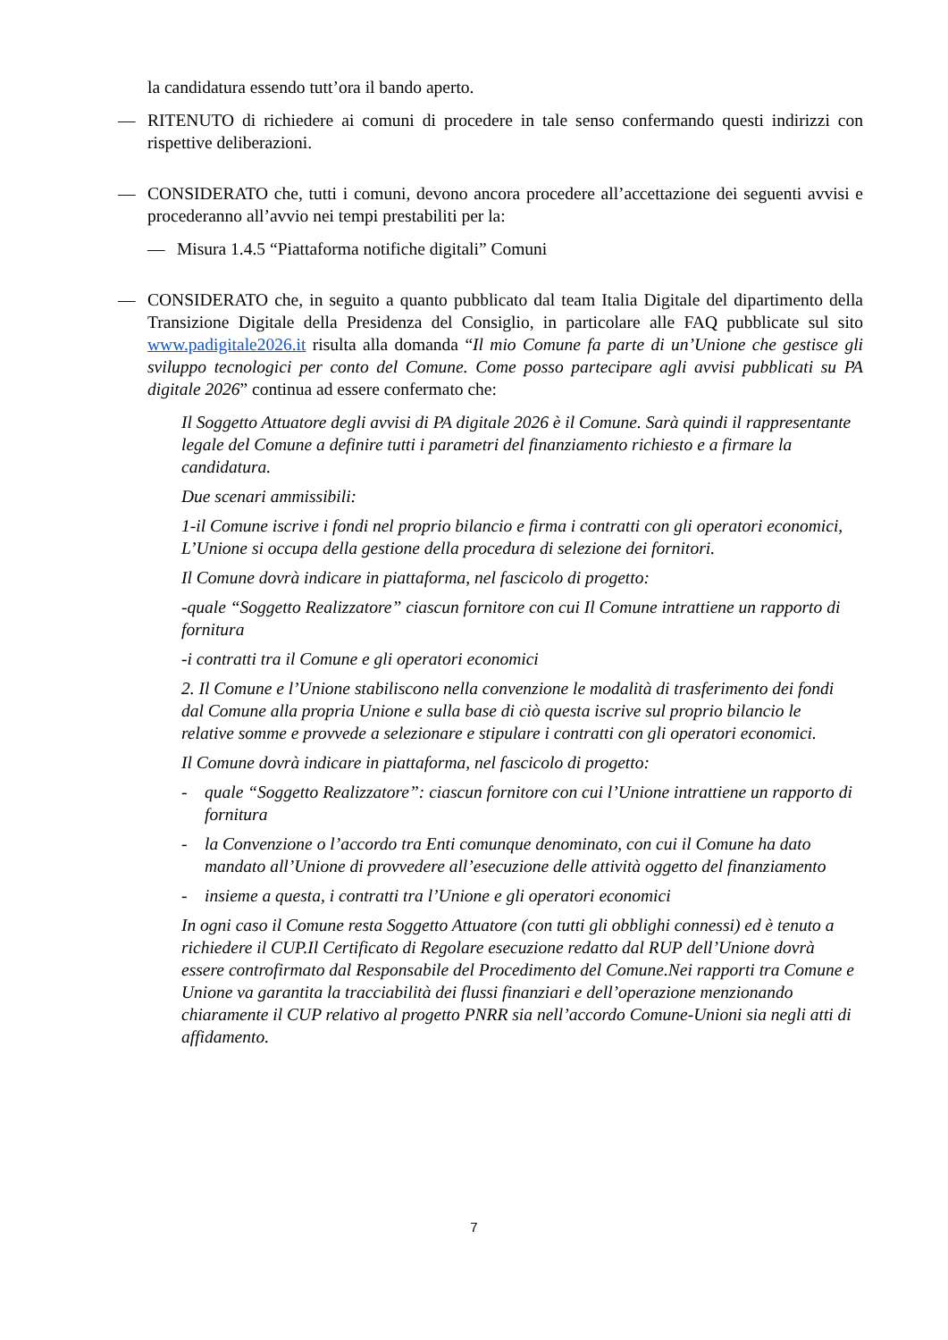la candidatura essendo tutt’ora il bando aperto.
— RITENUTO di richiedere ai comuni di procedere in tale senso confermando questi indirizzi con rispettive deliberazioni.
— CONSIDERATO che, tutti i comuni, devono ancora procedere all’accettazione dei seguenti avvisi e procederanno all’avvio nei tempi prestabiliti per la:
— Misura 1.4.5 “Piattaforma notifiche digitali” Comuni
— CONSIDERATO che, in seguito a quanto pubblicato dal team Italia Digitale del dipartimento della Transizione Digitale della Presidenza del Consiglio, in particolare alle FAQ pubblicate sul sito www.padigitale2026.it risulta alla domanda “Il mio Comune fa parte di un’Unione che gestisce gli sviluppo tecnologici per conto del Comune. Come posso partecipare agli avvisi pubblicati su PA digitale 2026” continua ad essere confermato che:
Il Soggetto Attuatore degli avvisi di PA digitale 2026 è il Comune. Sarà quindi il rappresentante legale del Comune a definire tutti i parametri del finanziamento richiesto e a firmare la candidatura.
Due scenari ammissibili:
1-il Comune iscrive i fondi nel proprio bilancio e firma i contratti con gli operatori economici, L’Unione si occupa della gestione della procedura di selezione dei fornitori.
Il Comune dovrà indicare in piattaforma, nel fascicolo di progetto:
-quale “Soggetto Realizzatore” ciascun fornitore con cui Il Comune intrattiene un rapporto di fornitura
-i contratti tra il Comune e gli operatori economici
2. Il Comune e l’Unione stabiliscono nella convenzione le modalità di trasferimento dei fondi dal Comune alla propria Unione e sulla base di ciò questa iscrive sul proprio bilancio le relative somme e provvede a selezionare e stipulare i contratti con gli operatori economici.
Il Comune dovrà indicare in piattaforma, nel fascicolo di progetto:
- quale “Soggetto Realizzatore”: ciascun fornitore con cui l’Unione intrattiene un rapporto di fornitura
- la Convenzione o l’accordo tra Enti comunque denominato, con cui il Comune ha dato mandato all’Unione di provvedere all’esecuzione delle attività oggetto del finanziamento
- insieme a questa, i contratti tra l’Unione e gli operatori economici
In ogni caso il Comune resta Soggetto Attuatore (con tutti gli obblighi connessi) ed è tenuto a richiedere il CUP.Il Certificato di Regolare esecuzione redatto dal RUP dell’Unione dovrà essere controfirmato dal Responsabile del Procedimento del Comune.Nei rapporti tra Comune e Unione va garantita la tracciabilità dei flussi finanziari e dell’operazione menzionando chiaramente il CUP relativo al progetto PNRR sia nell’accordo Comune-Unioni sia negli atti di affidamento.
7